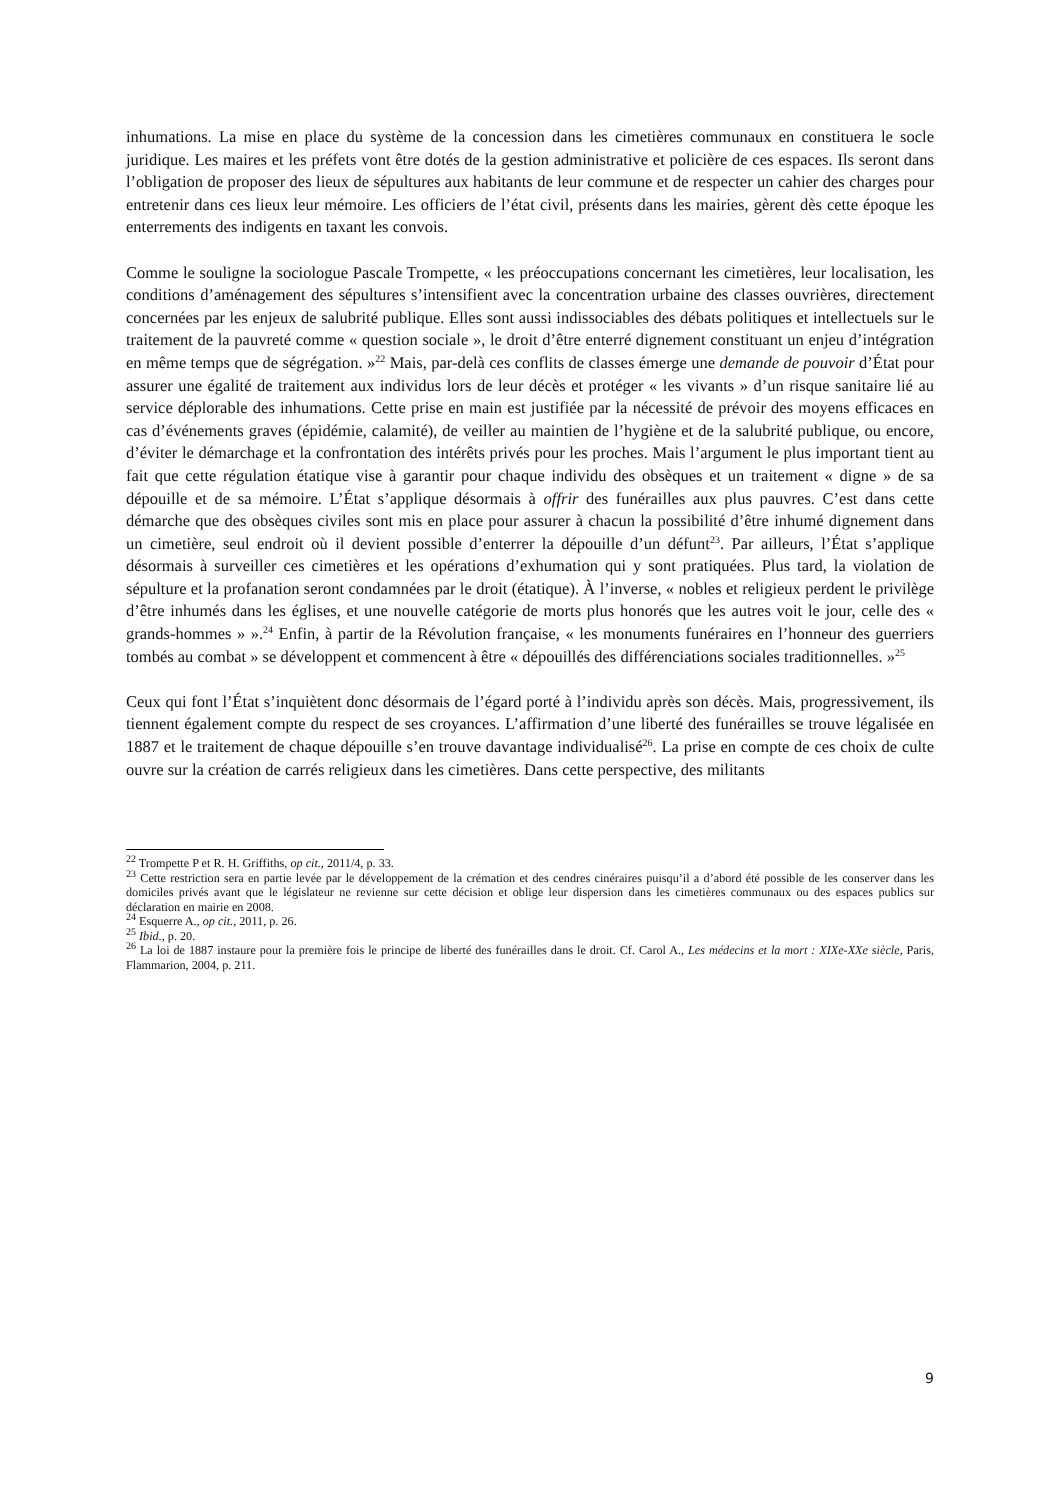inhumations. La mise en place du système de la concession dans les cimetières communaux en constituera le socle juridique. Les maires et les préfets vont être dotés de la gestion administrative et policière de ces espaces. Ils seront dans l’obligation de proposer des lieux de sépultures aux habitants de leur commune et de respecter un cahier des charges pour entretenir dans ces lieux leur mémoire. Les officiers de l’état civil, présents dans les mairies, gèrent dès cette époque les enterrements des indigents en taxant les convois.
Comme le souligne la sociologue Pascale Trompette, « les préoccupations concernant les cimetières, leur localisation, les conditions d’aménagement des sépultures s’intensifient avec la concentration urbaine des classes ouvrières, directement concernées par les enjeux de salubrité publique. Elles sont aussi indissociables des débats politiques et intellectuels sur le traitement de la pauvreté comme « question sociale », le droit d’être enterré dignement constituant un enjeu d’intégration en même temps que de ségrégation. »<sup>22</sup> Mais, par-delà ces conflits de classes émerge une demande de pouvoir d’État pour assurer une égalité de traitement aux individus lors de leur décès et protéger « les vivants » d’un risque sanitaire lié au service déplorable des inhumations. Cette prise en main est justifiée par la nécessité de prévoir des moyens efficaces en cas d’événements graves (épidémie, calamité), de veiller au maintien de l’hygiène et de la salubrité publique, ou encore, d’éviter le démarchage et la confrontation des intérêts privés pour les proches. Mais l’argument le plus important tient au fait que cette régulation étatique vise à garantir pour chaque individu des obsèques et un traitement « digne » de sa dépouille et de sa mémoire. L’État s’applique désormais à offrir des funérailles aux plus pauvres. C’est dans cette démarche que des obsèques civiles sont mis en place pour assurer à chacun la possibilité d’être inhumé dignement dans un cimetière, seul endroit où il devient possible d’enterrer la dépouille d’un défunt<sup>23</sup>. Par ailleurs, l’État s’applique désormais à surveiller ces cimetières et les opérations d’exhumation qui y sont pratiquées. Plus tard, la violation de sépulture et la profanation seront condamnées par le droit (étatique). À l’inverse, « nobles et religieux perdent le privilège d’être inhumés dans les églises, et une nouvelle catégorie de morts plus honorés que les autres voit le jour, celle des « grands-hommes » ».<sup>24</sup> Enfin, à partir de la Révolution française, « les monuments funéraires en l’honneur des guerriers tombés au combat » se développent et commencent à être « dépouillés des différenciations sociales traditionnelles. »<sup>25</sup>
Ceux qui font l’État s’inquiètent donc désormais de l’égard porté à l’individu après son décès. Mais, progressivement, ils tiennent également compte du respect de ses croyances. L’affirmation d’une liberté des funérailles se trouve légalisée en 1887 et le traitement de chaque dépouille s’en trouve davantage individualisé<sup>26</sup>. La prise en compte de ces choix de culte ouvre sur la création de carrés religieux dans les cimetières. Dans cette perspective, des militants
<sup>22</sup> Trompette P et R. H. Griffiths, op cit., 2011/4, p. 33.
<sup>23</sup> Cette restriction sera en partie levée par le développement de la crémation et des cendres cinéraires puisqu’il a d’abord été possible de les conserver dans les domiciles privés avant que le législateur ne revienne sur cette décision et oblige leur dispersion dans les cimetières communaux ou des espaces publics sur déclaration en mairie en 2008.
<sup>24</sup> Esquerre A., op cit., 2011, p. 26.
<sup>25</sup> Ibid., p. 20.
<sup>26</sup> La loi de 1887 instaure pour la première fois le principe de liberté des funérailles dans le droit. Cf. Carol A., Les médecins et la mort : XIXe-XXe siècle, Paris, Flammarion, 2004, p. 211.
9